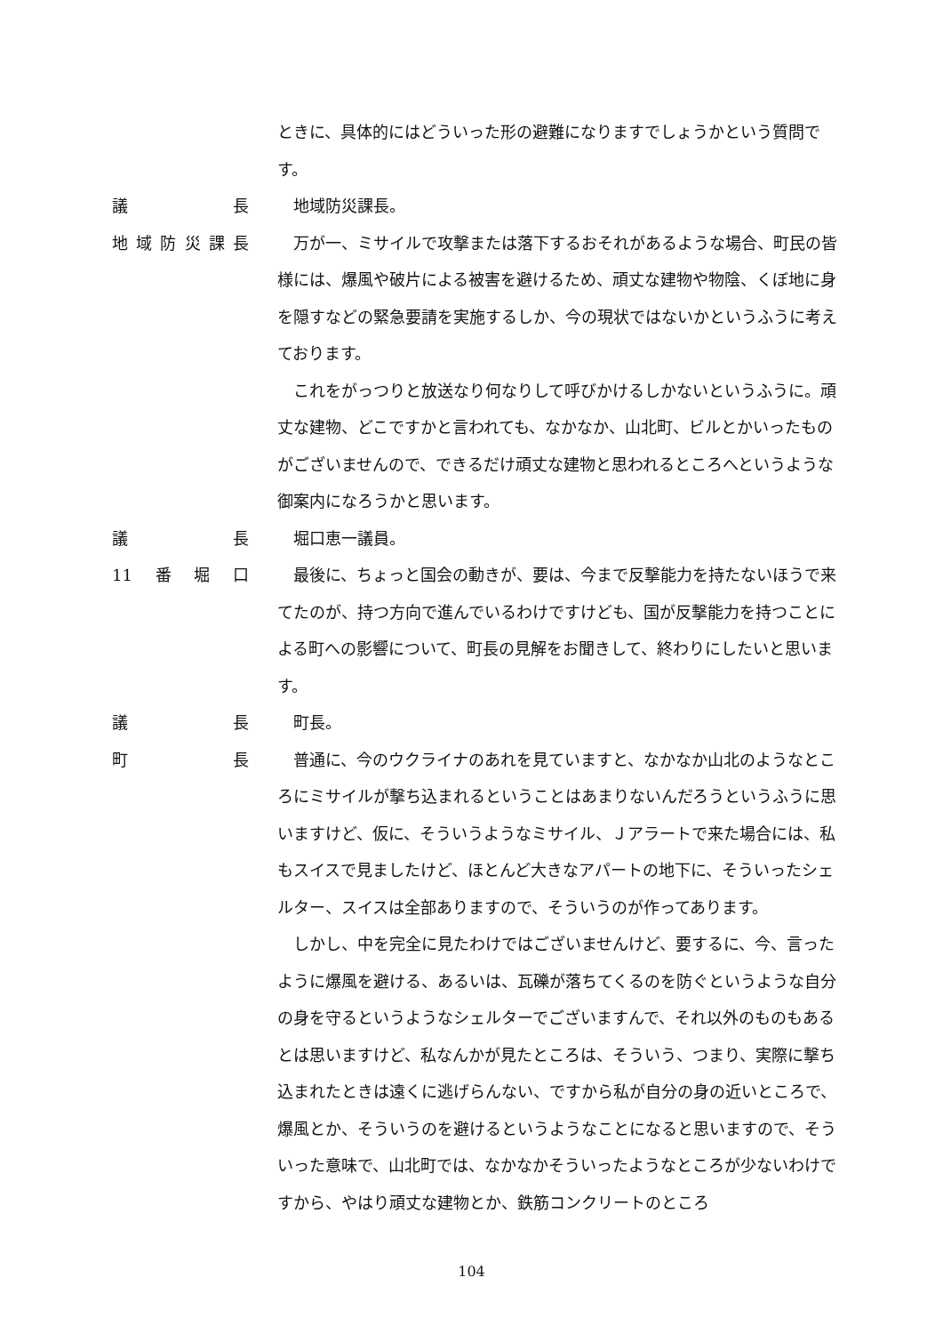ときに、具体的にはどういった形の避難になりますでしょうかという質問です。
議長 地域防災課長。
地域防災課長 万が一、ミサイルで攻撃または落下するおそれがあるような場合、町民の皆様には、爆風や破片による被害を避けるため、頑丈な建物や物陰、くぼ地に身を隠すなどの緊急要請を実施するしか、今の現状ではないかというふうに考えております。
これをがっつりと放送なり何なりして呼びかけるしかないというふうに。頑丈な建物、どこですかと言われても、なかなか、山北町、ビルとかいったものがございませんので、できるだけ頑丈な建物と思われるところへというような御案内になろうかと思います。
議長 堀口恵一議員。
11 番堀口 最後に、ちょっと国会の動きが、要は、今まで反撃能力を持たないほうで来てたのが、持つ方向で進んでいるわけですけども、国が反撃能力を持つことによる町への影響について、町長の見解をお聞きして、終わりにしたいと思います。
議長 町長。
町長 普通に、今のウクライナのあれを見ていますと、なかなか山北のようなところにミサイルが撃ち込まれるということはあまりないんだろうというふうに思いますけど、仮に、そういうようなミサイル、Ｊアラートで来た場合には、私もスイスで見ましたけど、ほとんど大きなアパートの地下に、そういったシェルター、スイスは全部ありますので、そういうのが作ってあります。
しかし、中を完全に見たわけではございませんけど、要するに、今、言ったように爆風を避ける、あるいは、瓦礫が落ちてくるのを防ぐというような自分の身を守るというようなシェルターでございますんで、それ以外のものもあるとは思いますけど、私なんかが見たところは、そういう、つまり、実際に撃ち込まれたときは遠くに逃げらんない、ですから私が自分の身の近いところで、爆風とか、そういうのを避けるというようなことになると思いますので、そういった意味で、山北町では、なかなかそういったようなところが少ないわけですから、やはり頑丈な建物とか、鉄筋コンクリートのところ
104